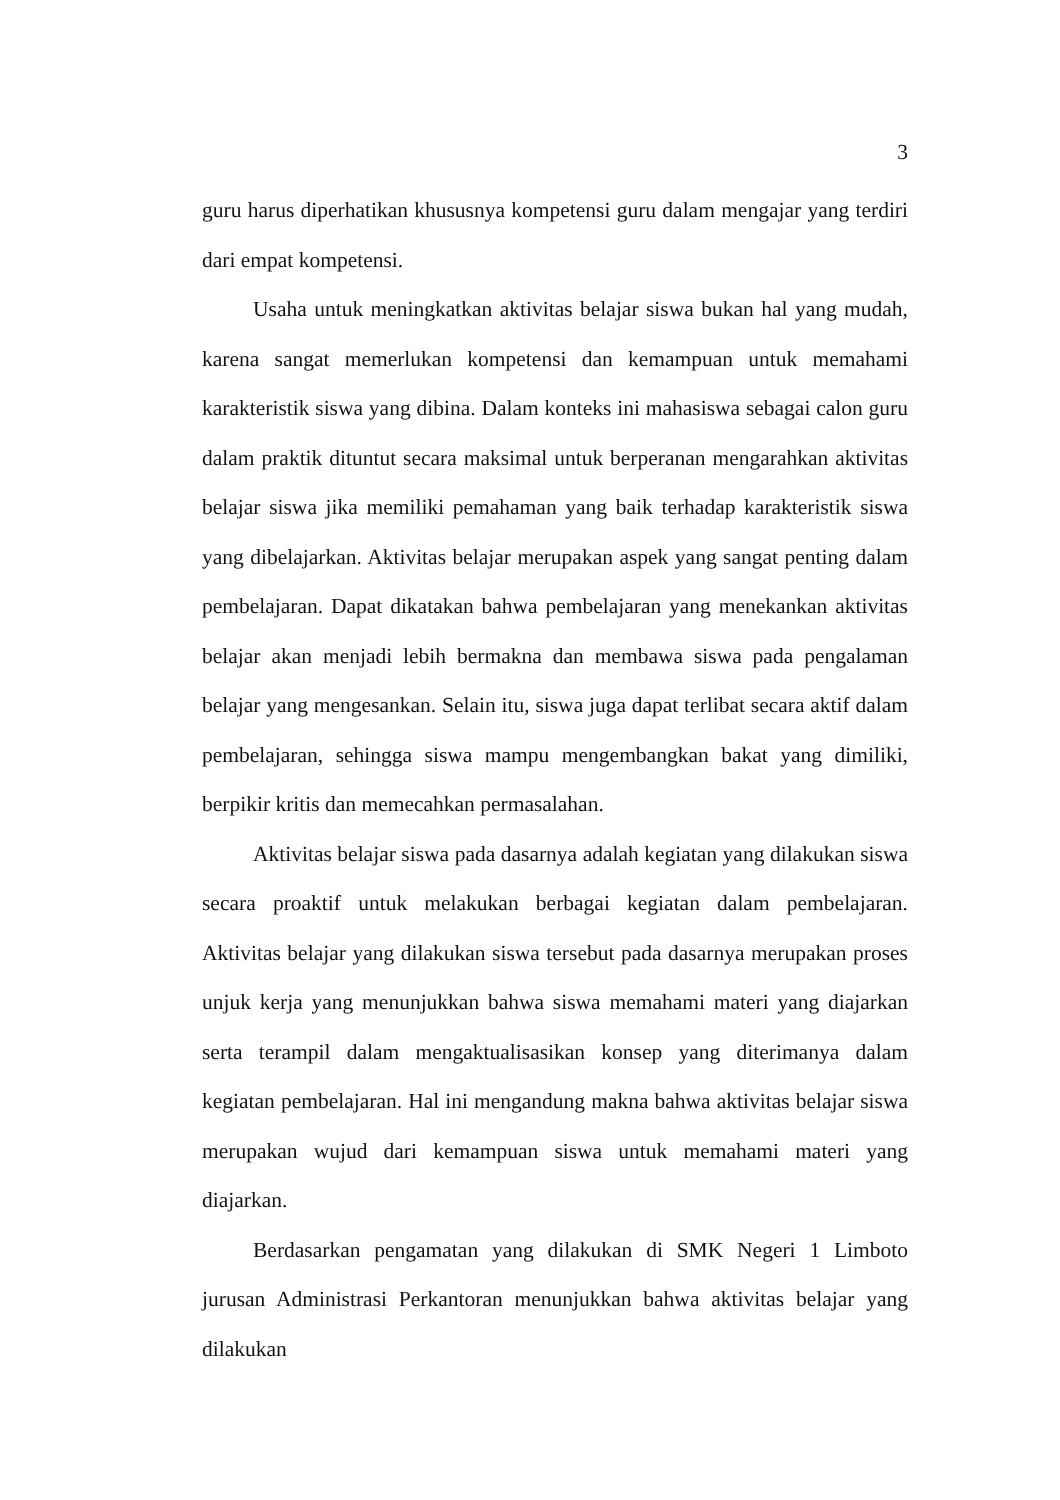3
guru harus diperhatikan khususnya kompetensi guru dalam mengajar yang terdiri dari empat kompetensi.
Usaha untuk meningkatkan aktivitas belajar siswa bukan hal yang mudah, karena sangat memerlukan kompetensi dan kemampuan untuk memahami karakteristik siswa yang dibina. Dalam konteks ini mahasiswa sebagai calon guru dalam praktik dituntut secara maksimal untuk berperanan mengarahkan aktivitas belajar siswa jika memiliki pemahaman yang baik terhadap karakteristik siswa yang dibelajarkan. Aktivitas belajar merupakan aspek yang sangat penting dalam pembelajaran. Dapat dikatakan bahwa pembelajaran yang menekankan aktivitas belajar akan menjadi lebih bermakna dan membawa siswa pada pengalaman belajar yang mengesankan. Selain itu, siswa juga dapat terlibat secara aktif dalam pembelajaran, sehingga siswa mampu mengembangkan bakat yang dimiliki, berpikir kritis dan memecahkan permasalahan.
Aktivitas belajar siswa pada dasarnya adalah kegiatan yang dilakukan siswa secara proaktif untuk melakukan berbagai kegiatan dalam pembelajaran. Aktivitas belajar yang dilakukan siswa tersebut pada dasarnya merupakan proses unjuk kerja yang menunjukkan bahwa siswa memahami materi yang diajarkan serta terampil dalam mengaktualisasikan konsep yang diterimanya dalam kegiatan pembelajaran. Hal ini mengandung makna bahwa aktivitas belajar siswa merupakan wujud dari kemampuan siswa untuk memahami materi yang diajarkan.
Berdasarkan pengamatan yang dilakukan di SMK Negeri 1 Limboto jurusan Administrasi Perkantoran menunjukkan bahwa aktivitas belajar yang dilakukan